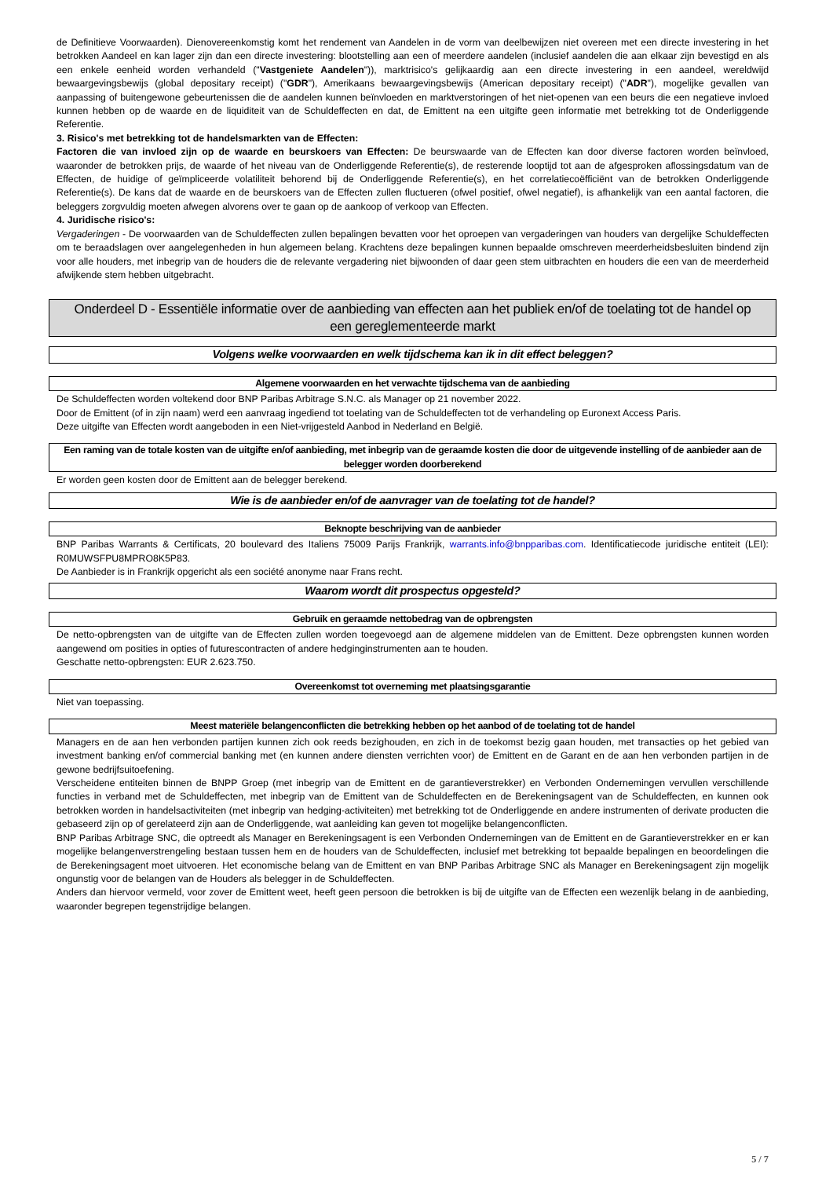de Definitieve Voorwaarden). Dienovereenkomstig komt het rendement van Aandelen in de vorm van deelbewijzen niet overeen met een directe investering in het betrokken Aandeel en kan lager zijn dan een directe investering: blootstelling aan een of meerdere aandelen (inclusief aandelen die aan elkaar zijn bevestigd en als een enkele eenheid worden verhandeld ("Vastgeniete Aandelen")), marktrisico's gelijkaardig aan een directe investering in een aandeel, wereldwijd bewaargevingsbewijs (global depositary receipt) ("GDR"), Amerikaans bewaargevingsbewijs (American depositary receipt) ("ADR"), mogelijke gevallen van aanpassing of buitengewone gebeurtenissen die de aandelen kunnen beïnvloeden en marktverstoringen of het niet-openen van een beurs die een negatieve invloed kunnen hebben op de waarde en de liquiditeit van de Schuldeffecten en dat, de Emittent na een uitgifte geen informatie met betrekking tot de Onderliggende Referentie.
3. Risico's met betrekking tot de handelsmarkten van de Effecten:
Factoren die van invloed zijn op de waarde en beurskoers van Effecten: De beurswaarde van de Effecten kan door diverse factoren worden beïnvloed, waaronder de betrokken prijs, de waarde of het niveau van de Onderliggende Referentie(s), de resterende looptijd tot aan de afgesproken aflossingsdatum van de Effecten, de huidige of geïmpliceerde volatiliteit behorend bij de Onderliggende Referentie(s), en het correlatiecoëfficiënt van de betrokken Onderliggende Referentie(s). De kans dat de waarde en de beurskoers van de Effecten zullen fluctueren (ofwel positief, ofwel negatief), is afhankelijk van een aantal factoren, die beleggers zorgvuldig moeten afwegen alvorens over te gaan op de aankoop of verkoop van Effecten.
4. Juridische risico's:
Vergaderingen - De voorwaarden van de Schuldeffecten zullen bepalingen bevatten voor het oproepen van vergaderingen van houders van dergelijke Schuldeffecten om te beraadslagen over aangelegenheden in hun algemeen belang. Krachtens deze bepalingen kunnen bepaalde omschreven meerderheidsbesluiten bindend zijn voor alle houders, met inbegrip van de houders die de relevante vergadering niet bijwoonden of daar geen stem uitbrachten en houders die een van de meerderheid afwijkende stem hebben uitgebracht.
Onderdeel D - Essentiële informatie over de aanbieding van effecten aan het publiek en/of de toelating tot de handel op een gereglementeerde markt
Volgens welke voorwaarden en welk tijdschema kan ik in dit effect beleggen?
Algemene voorwaarden en het verwachte tijdschema van de aanbieding
De Schuldeffecten worden voltekend door BNP Paribas Arbitrage S.N.C. als Manager op 21 november 2022.
Door de Emittent (of in zijn naam) werd een aanvraag ingediend tot toelating van de Schuldeffecten tot de verhandeling op Euronext Access Paris.
Deze uitgifte van Effecten wordt aangeboden in een Niet-vrijgesteld Aanbod in Nederland en België.
Een raming van de totale kosten van de uitgifte en/of aanbieding, met inbegrip van de geraamde kosten die door de uitgevende instelling of de aanbieder aan de belegger worden doorberekend
Er worden geen kosten door de Emittent aan de belegger berekend.
Wie is de aanbieder en/of de aanvrager van de toelating tot de handel?
Beknopte beschrijving van de aanbieder
BNP Paribas Warrants & Certificats, 20 boulevard des Italiens 75009 Parijs Frankrijk, warrants.info@bnpparibas.com. Identificatiecode juridische entiteit (LEI): R0MUWSFPU8MPRO8K5P83.
De Aanbieder is in Frankrijk opgericht als een société anonyme naar Frans recht.
Waarom wordt dit prospectus opgesteld?
Gebruik en geraamde nettobedrag van de opbrengsten
De netto-opbrengsten van de uitgifte van de Effecten zullen worden toegevoegd aan de algemene middelen van de Emittent. Deze opbrengsten kunnen worden aangewend om posities in opties of futurescontracten of andere hedginginstrumenten aan te houden.
Geschatte netto-opbrengsten: EUR 2.623.750.
Overeenkomst tot overneming met plaatsingsgarantie
Niet van toepassing.
Meest materiële belangenconflicten die betrekking hebben op het aanbod of de toelating tot de handel
Managers en de aan hen verbonden partijen kunnen zich ook reeds bezighouden, en zich in de toekomst bezig gaan houden, met transacties op het gebied van investment banking en/of commercial banking met (en kunnen andere diensten verrichten voor) de Emittent en de Garant en de aan hen verbonden partijen in de gewone bedrijfsuitoefening.
Verscheidene entiteiten binnen de BNPP Groep (met inbegrip van de Emittent en de garantieverstrekker) en Verbonden Ondernemingen vervullen verschillende functies in verband met de Schuldeffecten, met inbegrip van de Emittent van de Schuldeffecten en de Berekeningsagent van de Schuldeffecten, en kunnen ook betrokken worden in handelsactiviteiten (met inbegrip van hedging-activiteiten) met betrekking tot de Onderliggende en andere instrumenten of derivate producten die gebaseerd zijn op of gerelateerd zijn aan de Onderliggende, wat aanleiding kan geven tot mogelijke belangenconflicten.
BNP Paribas Arbitrage SNC, die optreedt als Manager en Berekeningsagent is een Verbonden Ondernemingen van de Emittent en de Garantieverstrekker en er kan mogelijke belangenverstrengeling bestaan tussen hem en de houders van de Schuldeffecten, inclusief met betrekking tot bepaalde bepalingen en beoordelingen die de Berekeningsagent moet uitvoeren. Het economische belang van de Emittent en van BNP Paribas Arbitrage SNC als Manager en Berekeningsagent zijn mogelijk ongunstig voor de belangen van de Houders als belegger in de Schuldeffecten.
Anders dan hiervoor vermeld, voor zover de Emittent weet, heeft geen persoon die betrokken is bij de uitgifte van de Effecten een wezenlijk belang in de aanbieding, waaronder begrepen tegenstrijdige belangen.
5 / 7